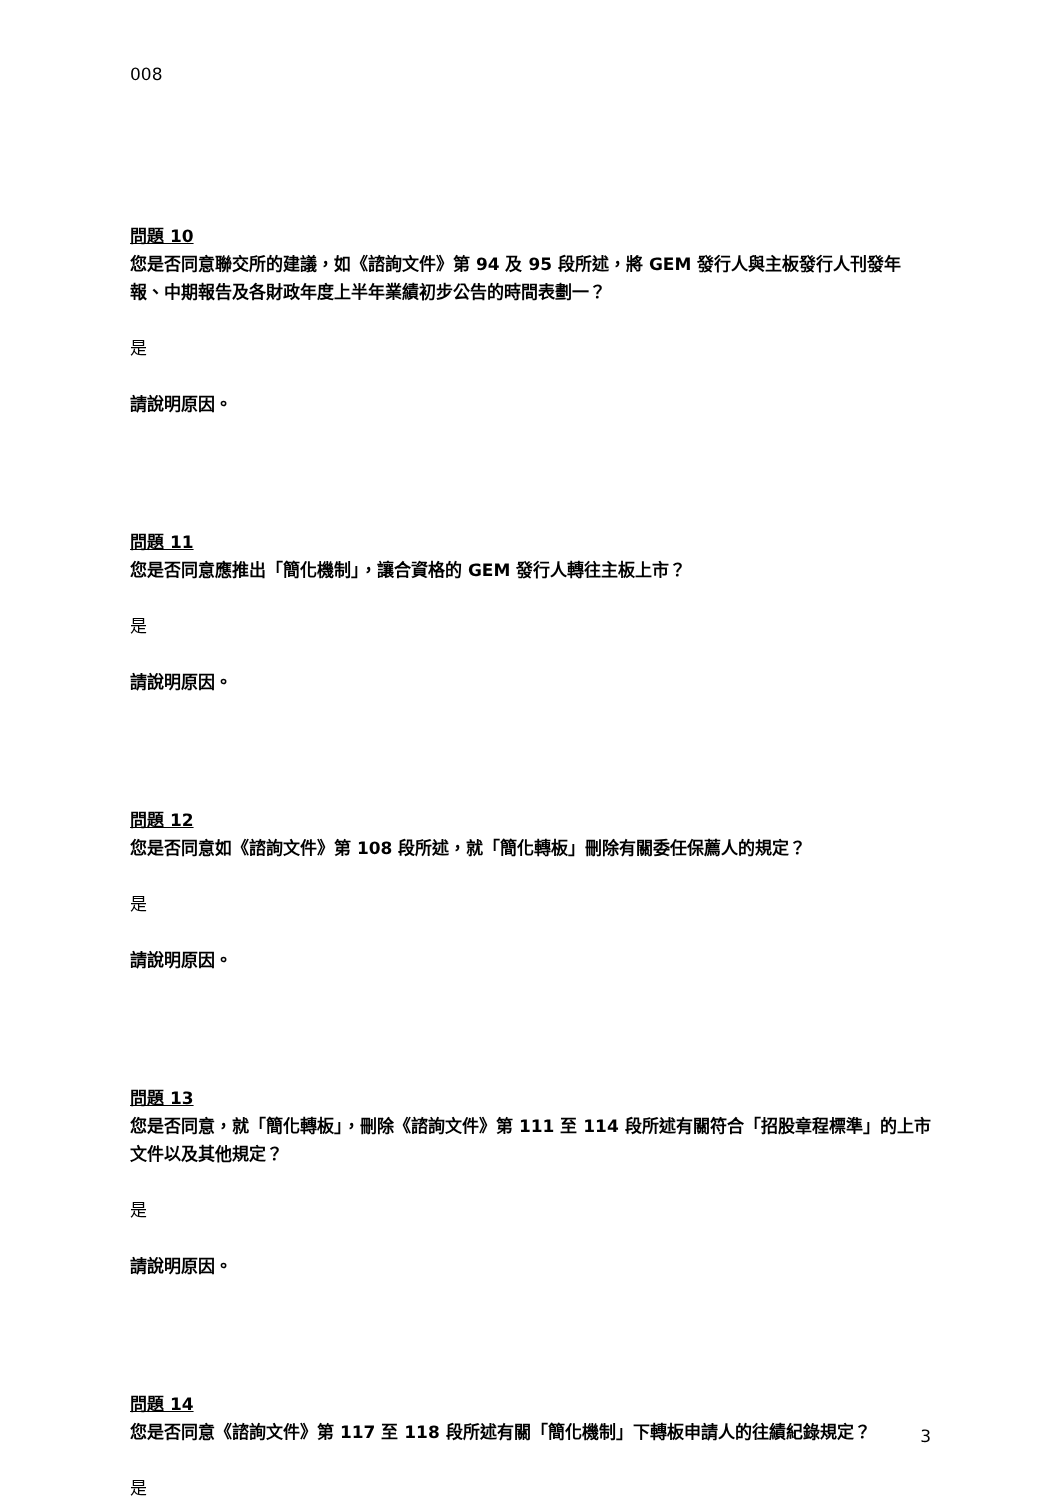008
問題 10
您是否同意聯交所的建議，如《諮詢文件》第 94 及 95 段所述，將 GEM 發行人與主板發行人刊發年報、中期報告及各財政年度上半年業績初步公告的時間表劃一？
是
請說明原因。
問題 11
您是否同意應推出「簡化機制」，讓合資格的 GEM 發行人轉往主板上市？
是
請說明原因。
問題 12
您是否同意如《諮詢文件》第 108 段所述，就「簡化轉板」刪除有關委任保薦人的規定？
是
請說明原因。
問題 13
您是否同意，就「簡化轉板」，刪除《諮詢文件》第 111 至 114 段所述有關符合「招股章程標準」的上市文件以及其他規定？
是
請說明原因。
問題 14
您是否同意《諮詢文件》第 117 至 118 段所述有關「簡化機制」下轉板申請人的往績紀錄規定？
是
3